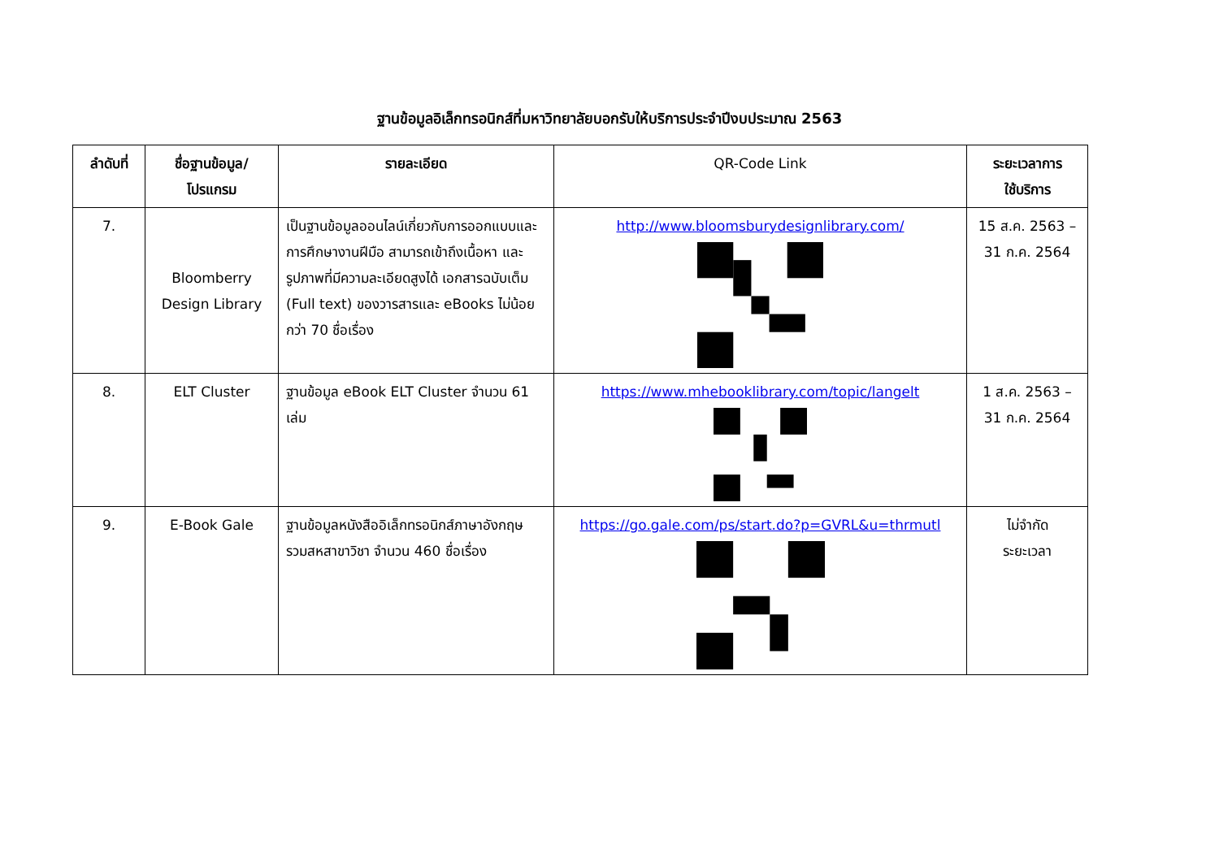ฐานข้อมูลอิเล็กทรอนิกส์ที่มหาวิทยาลัยบอกรับให้บริการประจำปีงบประมาณ 2563
| ลำดับที่ | ชื่อฐานข้อมูล/ โปรแกรม | รายละเอียด | QR-Code Link | ระยะเวลาการ ใช้บริการ |
| --- | --- | --- | --- | --- |
| 7. | Bloomberry Design Library | เป็นฐานข้อมูลออนไลน์เกี่ยวกับการออกแบบและการศึกษางานฝีมือ สามารถเข้าถึงเนื้อหา และรูปภาพที่มีความละเอียดสูงได้ เอกสารฉบับเต็ม (Full text) ของวารสารและ eBooks ไม่น้อยกว่า 70 ชื่อเรื่อง | http://www.bloomsburydesignlibrary.com/ | 15 ส.ค. 2563 – 31 ก.ค. 2564 |
| 8. | ELT Cluster | ฐานข้อมูล eBook ELT Cluster จำนวน 61 เล่ม | https://www.mhebooklibrary.com/topic/langelt | 1 ส.ค. 2563 – 31 ก.ค. 2564 |
| 9. | E-Book Gale | ฐานข้อมูลหนังสืออิเล็กทรอนิกส์ภาษาอังกฤษ รวมสหสาขาวิชา จำนวน 460 ชื่อเรื่อง | https://go.gale.com/ps/start.do?p=GVRL&u=thrmutl | ไม่จำกัด ระยะเวลา |